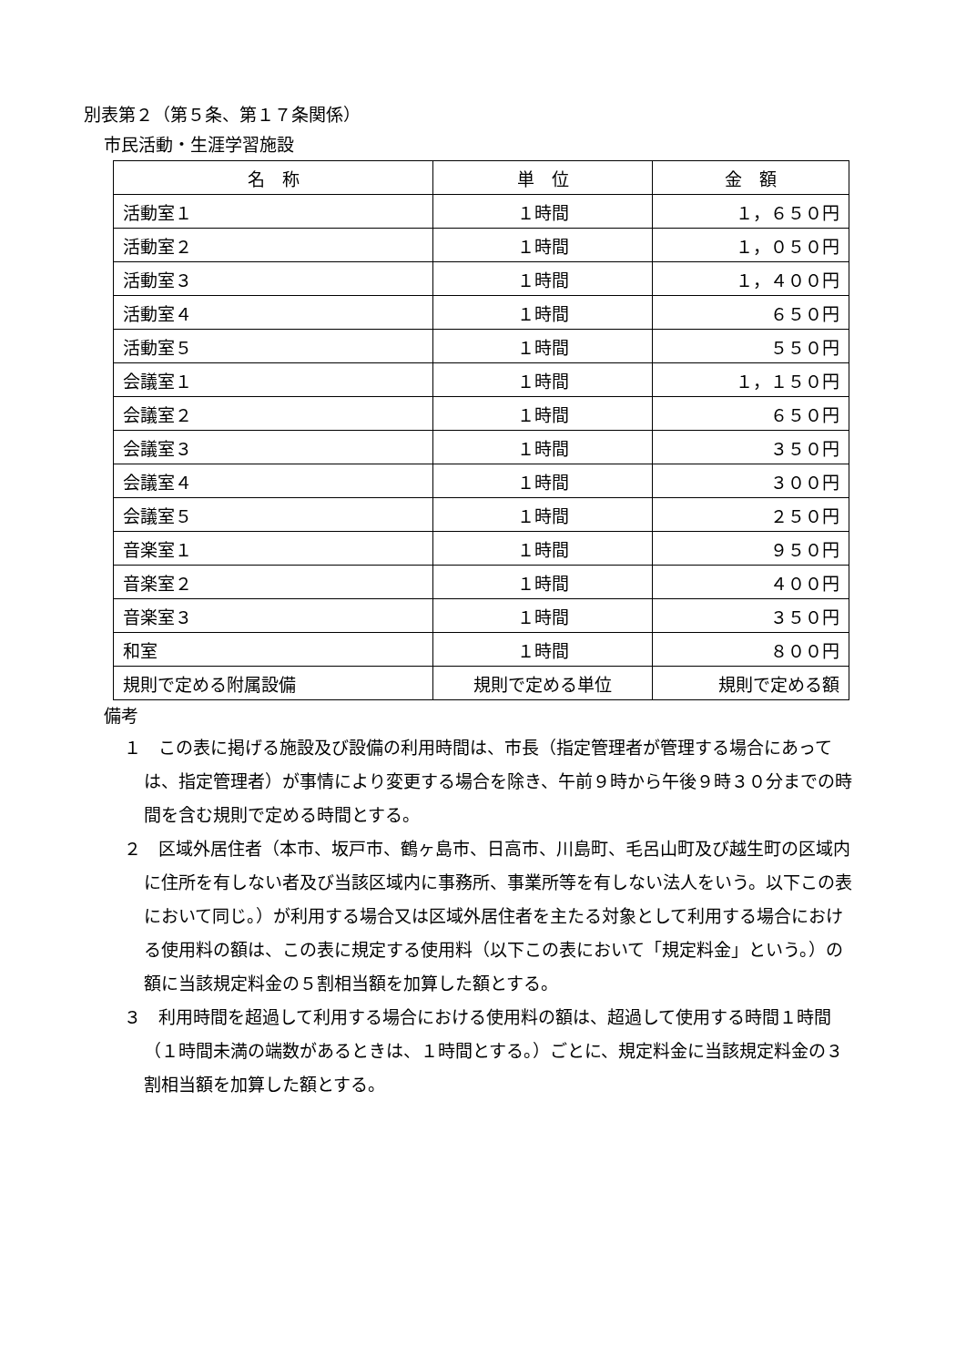別表第２（第５条、第１７条関係）
市民活動・生涯学習施設
| 名 称 | 単 位 | 金 額 |
| --- | --- | --- |
| 活動室１ | １時間 | １，６５０円 |
| 活動室２ | １時間 | １，０５０円 |
| 活動室３ | １時間 | １，４００円 |
| 活動室４ | １時間 | ６５０円 |
| 活動室５ | １時間 | ５５０円 |
| 会議室１ | １時間 | １，１５０円 |
| 会議室２ | １時間 | ６５０円 |
| 会議室３ | １時間 | ３５０円 |
| 会議室４ | １時間 | ３００円 |
| 会議室５ | １時間 | ２５０円 |
| 音楽室１ | １時間 | ９５０円 |
| 音楽室２ | １時間 | ４００円 |
| 音楽室３ | １時間 | ３５０円 |
| 和室 | １時間 | ８００円 |
| 規則で定める附属設備 | 規則で定める単位 | 規則で定める額 |
備考
１　この表に掲げる施設及び設備の利用時間は、市長（指定管理者が管理する場合にあっては、指定管理者）が事情により変更する場合を除き、午前９時から午後９時３０分までの時間を含む規則で定める時間とする。
２　区域外居住者（本市、坂戸市、鶴ヶ島市、日高市、川島町、毛呂山町及び越生町の区域内に住所を有しない者及び当該区域内に事務所、事業所等を有しない法人をいう。以下この表において同じ。）が利用する場合又は区域外居住者を主たる対象として利用する場合における使用料の額は、この表に規定する使用料（以下この表において「規定料金」という。）の額に当該規定料金の５割相当額を加算した額とする。
３　利用時間を超過して利用する場合における使用料の額は、超過して使用する時間１時間（１時間未満の端数があるときは、１時間とする。）ごとに、規定料金に当該規定料金の３割相当額を加算した額とする。